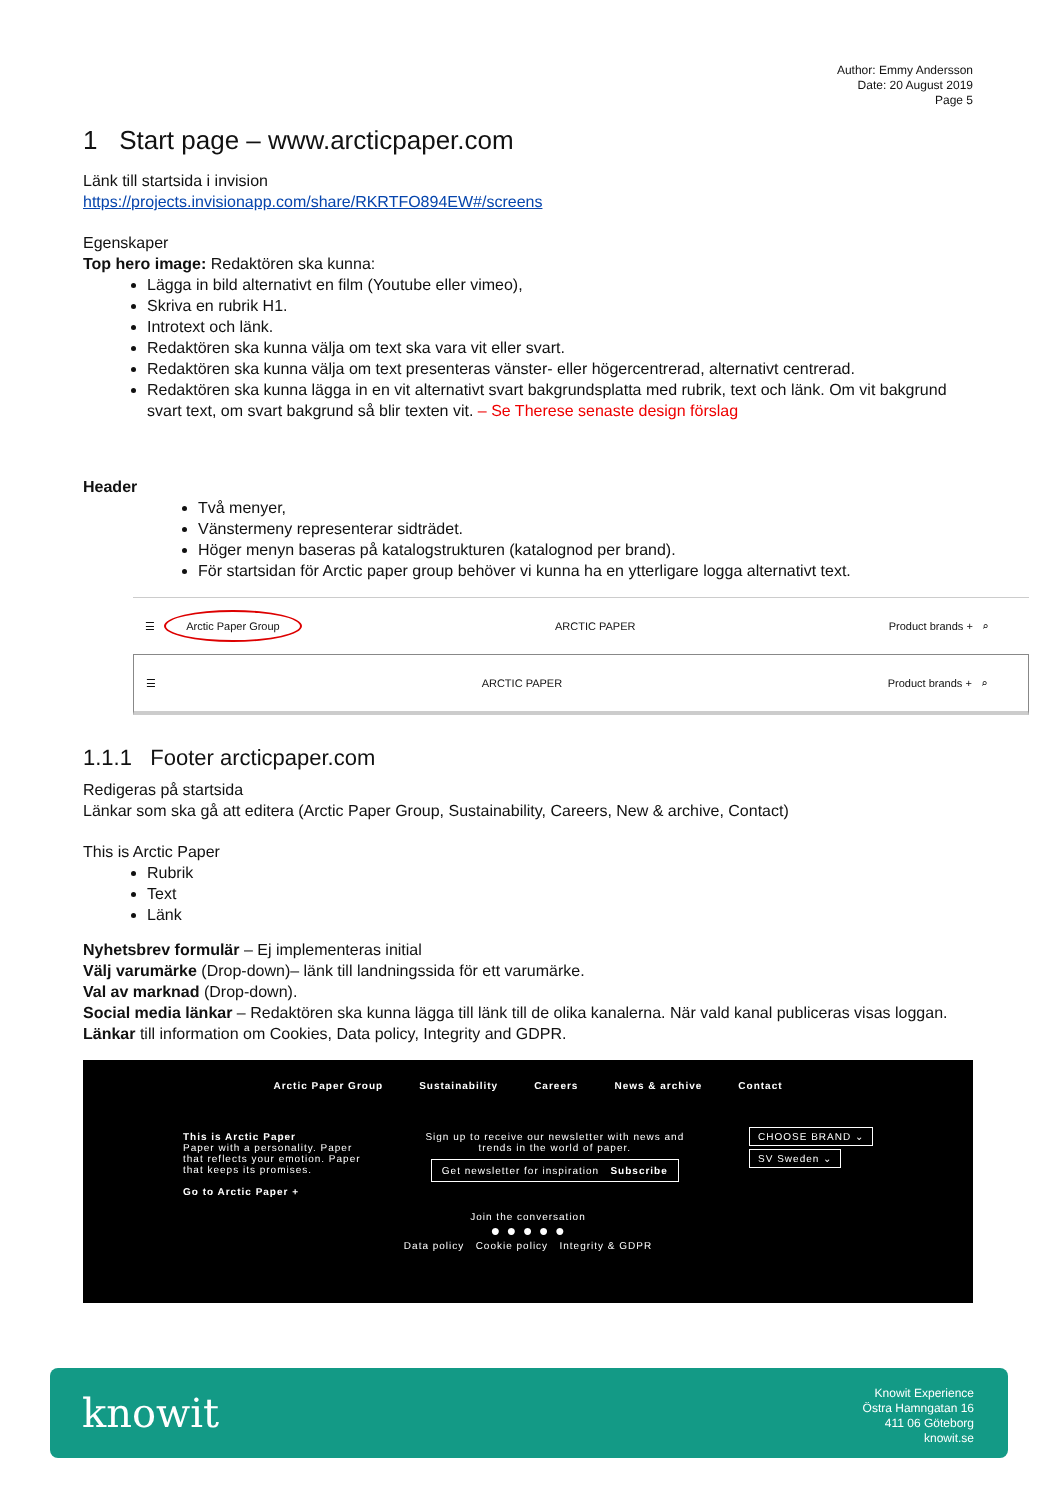Author: Emmy Andersson
Date: 20 August 2019
Page 5
1 Start page – www.arcticpaper.com
Länk till startsida i invision
https://projects.invisionapp.com/share/RKRTFO894EW#/screens
Egenskaper
Top hero image: Redaktören ska kunna:
Lägga in bild alternativt en film (Youtube eller vimeo),
Skriva en rubrik H1.
Introtext och länk.
Redaktören ska kunna välja om text ska vara vit eller svart.
Redaktören ska kunna välja om text presenteras vänster- eller högercentrerad, alternativt centrerad.
Redaktören ska kunna lägga in en vit alternativt svart bakgrundsplatta med rubrik, text och länk. Om vit bakgrund svart text, om svart bakgrund så blir texten vit. – Se Therese senaste design förslag
Header
Två menyer,
Vänstermeny representerar sidträdet.
Höger menyn baseras på katalogstrukturen (katalognod per brand).
För startsidan för Arctic paper group behöver vi kunna ha en ytterligare logga alternativt text.
☰ Arctic Paper Group ARCTIC PAPER Product brands + ⌕
☰ ARCTIC PAPER Product brands + ⌕
1.1.1 Footer arcticpaper.com
Redigeras på startsida
Länkar som ska gå att editera (Arctic Paper Group, Sustainability, Careers, New & archive, Contact)
This is Arctic Paper
Rubrik
Text
Länk
Nyhetsbrev formulär – Ej implementeras initial
Välj varumärke (Drop-down)– länk till landningssida för ett varumärke.
Val av marknad (Drop-down).
Social media länkar – Redaktören ska kunna lägga till länk till de olika kanalerna. När vald kanal publiceras visas loggan.
Länkar till information om Cookies, Data policy, Integrity and GDPR.
Arctic Paper Group Sustainability Careers News & archive Contact
This is Arctic Paper
Paper with a personality. Paper
that reflects your emotion. Paper
that keeps its promises.
Go to Arctic Paper +
Sign up to receive our newsletter with news and
trends in the world of paper.
Get newsletter for inspiration Subscribe
CHOOSE BRAND ⌄
SV Sweden ⌄
Join the conversation
● ● ● ● ●
Data policy Cookie policy Integrity & GDPR
knowit
Knowit Experience
Östra Hamngatan 16
411 06 Göteborg
knowit.se